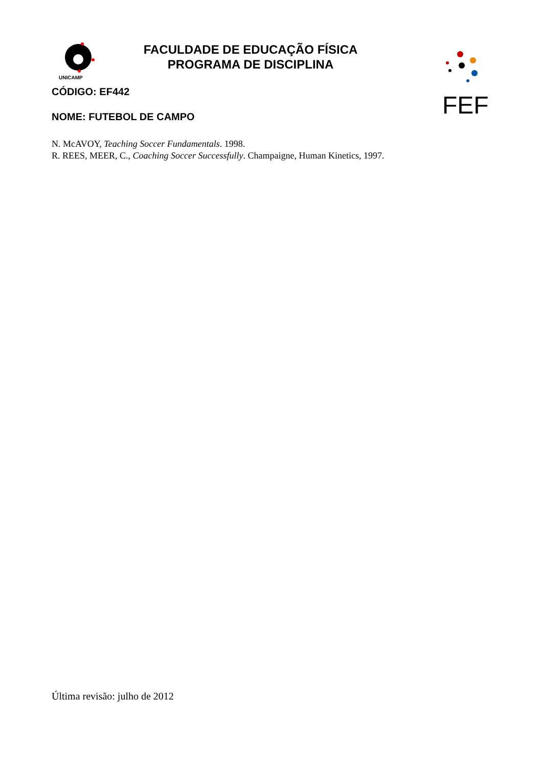FACULDADE DE EDUCAÇÃO FÍSICA
PROGRAMA DE DISCIPLINA
UNICAMP
FEF
CÓDIGO: EF442
NOME: FUTEBOL DE CAMPO
N. McAVOY, Teaching Soccer Fundamentals. 1998.
R. REES, MEER, C., Coaching Soccer Successfully. Champaigne, Human Kinetics, 1997.
Última revisão: julho de 2012